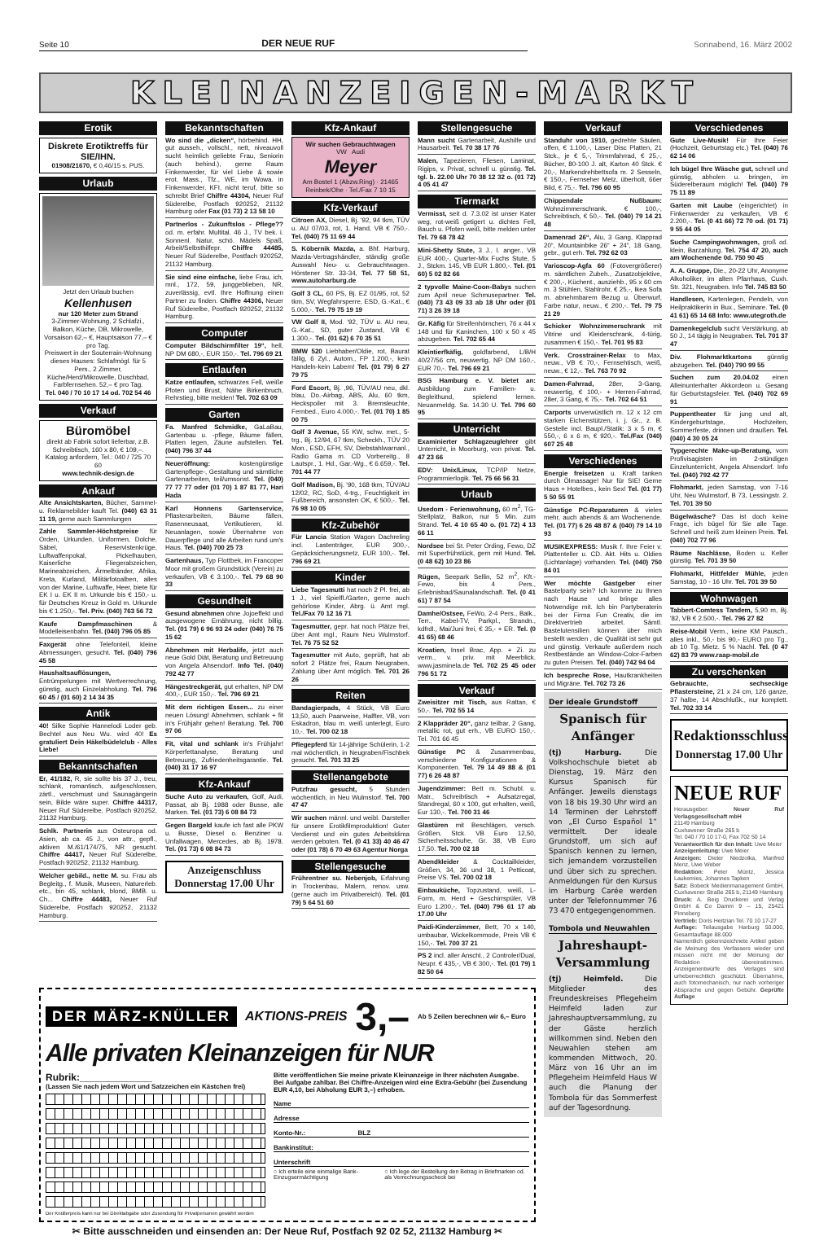Seite 10 DER NEUE RUF
Sonnabend, 16. März 2002
KLEINANZEIGEN-MARKT
Erotik
Diskrete Erotiktreffs für SIE/IHN.
01908/21670, € 0,46/15 s. PUS.
Urlaub
Jetzt den Urlaub buchen
Kellenhusen
nur 120 Meter zum Strand
3-Zimmer-Wohnung, 2 Schlafzi., Balkon, Küche, DB, Mikrowelle, Vorsaison 62,– €, Hauptsaison 77,– € pro Tag.
Preiswert in der Souterrain-Wohnung dieses Hauses: Schlafmögl. für 5 Pers., 2 Zimmer, Küche/Herd/Mikrowelle, Duschbad, Farbfernsehen. 52,– € pro Tag.
Tel. 040 / 70 10 17 14 od. 702 54 46
Verkauf
Büromöbel
direkt ab Fabrik sofort lieferbar, z.B. Schreibtisch, 160 x 80, € 109,–. Katalog anfordern, Tel.: 040 / 725 70 60
www.technik-design.de
Ankauf
Alte Ansichtskarten, Bücher, Sammel- u. Reklamebilder kauft Tel. (040) 63 31 11 19, gerne auch Sammlungen
Zahle Sammler-Höchstpreise für Orden, Urkunden, Uniformen, Dolche, Säbel, Reservistenkrüge, Luftwaffenpokal, Pickelhauben, Kaiserliche Fliegerabzeichen, Marineabzeichen, Ärmelbänder, Afrika, Kreta, Kurland, Militärfotoalben, alles von der Marine, Luftwaffe, Heer, biete für EK I u. EK II m. Urkunde bis € 150,- u. für Deutsches Kreuz in Gold m. Urkunde bis € 1.250,-. Tel. Priv. (040) 763 56 72
Kaufe Dampfmaschinen & Modelleisenbahn. Tel. (040) 796 05 85
Faxgerät ohne Telefonteil, kleine Abmessungen, gesucht. Tel. (040) 796 45 58
Haushaltsauflösungen, Entrümpelungen mit Wertverrechnung, günstig, auch Einzelabholung. Tel. 796 60 45 / (01 60) 2 14 34 35
Antik
40! Silke Sophie Hannelodi Loder geb. Bechtel aus Neu Wu. wird 40! Es gratuliert Dein Häkelbüdelclub - Alles Liebe!
Bekanntschaften
Er, 41/182, R, sie sollte bis 37 J., treu, schlank, romantisch, aufgeschlossen, zärtl., verschmust und Saunagängerin sein, Bilde wäre super. Chiffre 44317, Neuer Ruf Süderelbe, Postfach 920252, 21132 Hamburg.
Schlk. Partnerin aus Osteuropa od. Asien, ab ca. 45 J., von attr., gepfl., aktiven M./61/174/75, NR gesucht. Chiffre 44417, Neuer Ruf Süderelbe, Postfach 920252, 21132 Hamburg.
Welcher gebild., nette M. su. Frau als Begleitg., f. Musik, Museen, Naturerleb. etc., bin 45, schlank, blond, BMB. u. Ch... Chiffre 44483, Neuer Ruf Süderelbe, Postfach 920252, 21132 Hamburg.
Bekanntschaften
Wo sind die „dicken“, hörbehind. HH, gut ausseh., vollschl., nett, niveauvoll sucht heimlich geliebte Frau, Seniorin (auch behind.), gerne Raum Finkenwerder, für viel Liebe & sowie erot. Mass., Tfz., WE, im Wowa. in Finkenwerder, KFI, nicht teruf, bitte so schreibt Brief Chiffre 44304, Neuer Ruf Süderelbe, Postfach 920252, 21132 Hamburg oder Fax (01 73) 2 13 58 10
Partnerlos - Zukunftslos - Pflege?? od. m. erfahr. Multital. 46 J., TV bek. i. Sonnenl. Natur, schö. Mädels Spaß, Arbeit/Selbsthilfepr. Chiffre 44485, Neuer Ruf Süderelbe, Postfach 920252, 21132 Hamburg.
Sie sind eine einfache, liebe Frau, ich, mnl., 172, 59, junggeblieben, NR, zuverlässig, evtl. Ihre Hoffnung einen Partner zu finden. Chiffre 44306, Neuer Ruf Süderelbe, Postfach 920252, 21132 Hamburg.
Computer
Computer Bildschirmfilter 19“, hell, NP DM 680,-, EUR 150,-. Tel. 796 69 21
Entlaufen
Katze entlaufen, schwarzes Fell, weiße Pfoten und Brust, Nähe Birkenbruch, Rehrstieg, bitte melden! Tel. 702 63 09
Garten
Fa. Manfred Schmidke, GaLaBau, Gartenbau u. -pflege, Bäume fällen, Platten legen, Zäune aufstellen. Tel. (040) 796 37 44
Neueröffnung: kostengünstige Gartenpflege-, Gestaltung und sämtliche Gartenarbeiten, teil/umsonst. Tel. (040) 77 77 77 oder (01 70) 1 87 81 77, Hari Hada
Karl Honnens Gartenservice, Pflasterarbeiten, Bäume fällen, Rasenneusaat, Vertikutieren, kl. Neuanlagen, sowie Übernahme von Dauerpflege und alle Arbeiten rund um's Haus. Tel. (040) 700 25 73
Gartenhaus, Typ Flottbek, im Francoper Moor mit großem Grundstück (Verein) zu verkaufen, VB € 3.100,-. Tel. 79 68 90 33
Gesundheit
Gesund abnehmen ohne Jojoeffekt und ausgewogene Ernährung, nicht billig. Tel. (01 79) 6 96 93 24 oder (040) 76 75 15 62
Abnehmen mit Herbalife, jetzt auch neue Gold Diät, Beratung und Betreuung von Angela Ahsendorf. Info Tel. (040) 792 42 77
Hängestreckgerät, gut erhalten, NP DM 400,-, EUR 150,-. Tel. 796 69 21
Mit dem richtigen Essen... zu einer neuen Lösung! Abnehmen, schlank + fit in's Frühjahr gehen! Beratung. Tel. 700 97 06
Fit, vital und schlank in's Frühjahr! Körperfettanalyse, Beratung und Betreuung, Zufriedenheitsgarantie. Tel. (040) 31 17 16 97
Kfz-Ankauf
Suche Auto zu verkaufen, Golf, Audi, Passat, ab Bj. 1988 oder Busse, alle Marken. Tel. (01 73) 6 08 84 73
Gegen Bargeld kaufe ich fast alle PKW u. Busse, Diesel o. Benziner u. Unfallwagen, Mercedes, ab Bj. 1978. Tel. (01 73) 6 08 84 73
Anzeigenschluss
Donnerstag 17.00 Uhr
Kfz-Ankauf
Wir suchen Gebrauchtwagen
VW Audi
Meyer
Am Bostel 1 (Abzw.Ring) · 21465 Reinbek/Ohe · Tel./Fax 7 10 15
Kfz-Verkauf
Citroen AX, Diesel, Bj. '92, 94 tkm, TÜV u. AU 07/03, rot, 1. Hand, VB € 750,-. Tel. (040) 75 11 69 44
S. Köbernik Mazda, a. Bhf. Harburg, Mazda-Vertragshändler, ständig große Auswahl Neu- u. Gebrauchtwagen. Hörstener Str. 33-34, Tel. 77 58 51, www.autoharburg.de
Golf 3 CL, 60 PS, Bj. EZ 01/95, rot, 52 tkm, SV, Wegfahrsperre, ESD, G.-Kat., € 5.000,-. Tel. 79 75 19 19
VW Golf II, Mod. '92, TÜV u. AU neu, G.-Kat., SD, guter Zustand, VB € 1.300,-. Tel. (01 62) 6 70 35 51
BMW 520 Liebhaber/Oldie, rot, Baurat fällig, 6 Zyl., Autom., FP 1.200,-, kein Handeln-kein Labern! Tel. (01 79) 6 27 79 75
Ford Escort, Bj. ,96, TÜV/AU neu, dkl. blau, Do.-Airbag, ABS, Alu, 60 tkm, Heckspoiler mit 3. Bremsleuchte, Fernbed., Euro 4.000,-. Tel. (01 70) 1 85 00 75
Golf 3 Avenue, 55 KW, schw. met., 5-trg., Bj. 12/94, 67 tkm, Scheckh., TÜV 20 Mon., ESD, EFH, SV, Diebstahlwarnanl., Radio Gama m. CD Vorbereitg., 8 Lautspr., 1. Hd., Gar.-Wg., € 6.659,-. Tel. 701 44 77
Golf Madison, Bj. '90, 168 tkm, TÜV/AU 12/02, RC, SoD, 4-trg., Feuchtigkeit im Fußbereich, ansonsten OK, € 500,-. Tel. 76 98 10 05
Kfz-Zubehör
Für Lancia Station Wagon Dachreling incl. Lastenträger, EUR 300,-, Gepäcksicherungsnetz, EUR 100,-. Tel. 796 69 21
Kinder
Liebe Tagesmutti hat noch 2 Pl. frei, ab 1 J., viel Spielfl./Garten, gerne auch gehörlose Kinder, Abrg. ü. Amt mgl. Tel./Fax 70 12 16 71
Tagesmutter, gepr. hat noch Plätze frei, über Amt mgl., Raum Neu Wulmstorf. Tel. 76 75 52 52
Tagesmutter mit Auto, geprüft, hat ab sofort 2 Plätze frei, Raum Neugraben, Zahlung über Amt möglich. Tel. 701 26 26
Reiten
Bandagierpads, 4 Stück, VB Euro 13,50, auch Paarweise, Halfter, VB, von Eskadron, blau m. weiß unterlegt, Euro 10,-. Tel. 700 02 18
Pflegepferd für 14-jährige Schülerin, 1-2 mal wöchentlich, in Neugraben/Fischbek gesucht. Tel. 701 33 25
Stellenangebote
Putzfrau gesucht, 5 Stunden wöchentlich, in Neu Wulmstorf. Tel. 700 47 47
Wir suchen männl. und weibl. Darsteller für unsere Erotikfilmproduktion! Guter Verdienst und ein gutes Arbeitsklima werden geboten. Tel. (0 41 33) 40 46 47 oder (01 78) 6 70 49 63 Agentur Norga
Stellengesuche
Frührentner su. Nebenjob, Erfahrung in Trockenbau, Malern, renov. usw. (gerne auch im Privatbereich). Tel. (01 79) 5 64 51 60
Stellengesuche
Mann sucht Gartenarbeit, Aushilfe und Hausarbeit. Tel. 70 38 17 76
Malen, Tapezieren, Fliesen, Laminat, Rigips, v. Privat, schnell u. günstig. Tel. tgl. b. 22.00 Uhr 70 38 12 32 o. (01 72) 4 05 41 47
Tiermarkt
Vermisst, seit d. 7.3.02 ist unser Kater weg, rot-weiß getigert u. dichtes Fell, Bauch u. Pfoten weiß, bitte melden unter Tel. 79 68 78 42
Mini-Shetty Stute, 3 J., l. anger., VB EUR 400,-, Quarter-Mix Fuchs Stute, 5 J., Stckm. 145, VB EUR 1.800,-. Tel. (01 60) 5 02 82 66
2 typvolle Maine-Coon-Babys suchen zum April neue Schmusepartner. Tel. (040) 73 43 09 33 ab 18 Uhr oder (01 71) 3 26 39 18
Gr. Käfig für Streifenhörnchen, 76 x 44 x 148 und für Kaninchen, 100 x 50 x 45 abzugeben. Tel. 702 65 44
Kleintierfkäfig, goldfarbend, L/B/H 40/27/56 cm, neuwertig, NP DM 160,-, EUR 70,-. Tel. 796 69 21
BSG Hamburg e. V. bietet an: Ausbildung zum Familien- u. Begleithund, spielend lernen. Neuanmeldg. Sa. 14.30 U. Tel. 796 60 95
Unterricht
Examinierter Schlagzeuglehrer gibt Unterricht, in Moorburg, von privat. Tel. 47 23 66
EDV: Unix/Linux, TCP/IP Netze, Programmierlogik. Tel. 75 66 56 31
Urlaub
Usedom - Ferienwohnung, 60 m<sup>2</sup>, TG-Stellplatz, Balkon, nur 5 Min. zum Strand. Tel. 4 10 65 40 o. (01 72) 4 13 66 11
Nordsee bei St. Peter Ording, Fewo, DZ mit Superfrühstück, gern mit Hund. Tel. (0 48 62) 10 23 86
Rügen, Seepark Sellin, 52 m<sup>2</sup>, Kft.-Fewo, bis 4 Pers., Erlebnisbad/Saunalandschaft. Tel. (0 41 61) 7 87 54
Damhe/Ostsee, FeWo, 2-4 Pers., Balk., Terr., Kabel-TV, Parkpl., Strandn., kdfrdl., Mai/Juni frei, € 35,- + ER. Tel. (0 41 65) 68 46
Kroatien, Insel Brac, App. + Zi. zu verm., v. priv. mit Meerblick. www.jasminela.de Tel. 702 25 45 oder 796 51 72
Verkauf
Zweisitzer mit Tisch, aus Rattan, € 50,-. Tel. 702 55 14
2 Klappräder 20“, ganz teilbar, 2 Gang, metallic rot, gut erh., VB EURO 150,-. Tel. 701 66 45
Günstige PC & Zusammenbau, verschiedene Konfigurationen & Komponenten. Tel. 79 14 49 88 & (01 77) 6 26 48 87
Jugendzimmer: Bett m. Schubl. u. Matr., Schreibtisch + Aufsatzregal, Standregal, 60 x 100, gut erhalten, weiß, Eur 130,-. Tel. 700 31 46
Glastüren mit Beschlägen, versch. Größen, Stck. VB Euro 12,50, Sicherheitsschuhe, Gr. 38, VB Euro 17,50. Tel. 700 02 18
Abendkleider & Cocktailkleider, Größen, 34, 36 und 38, 1 Petticoat, Preise VS. Tel. 700 02 18
Einbauküche, Topzustand, weiß, L-Form, m. Herd + Geschirrspüler, VB Euro 1.200,-. Tel. (040) 796 61 17 ab 17.00 Uhr
Paidi-Kinderzimmer, Bett, 70 x 140, umbaubar, Wickelkommode, Preis VB € 150,-. Tel. 700 37 21
PS 2 incl. aller Anschl., 2 Controler/Dual, Neupr. € 435,-, VB € 300,-. Tel. (01 79) 1 82 50 64
DER MÄRZ-KNÜLLER AKTIONS-PREIS 3,– Ab 5 Zeilen berechnen wir 6,– Euro
Alle privaten Kleinanzeigen für NUR
Rubrik:____________________
(Lassen Sie nach jedem Wort und Satzzeichen ein Kästchen frei)
Der Knüllerpreis kann nur bei Direktabgabe oder Zusendung für Privatpersonen gewährt werden
Bitte veröffentlichen Sie meine private Kleinanzeige in Ihrer nächsten Ausgabe. Bei Aufgabe zahlbar. Bei Chiffre-Anzeigen wird eine Extra-Gebühr (bei Zusendung EUR 4,10, bei Abholung EUR 3,–) erhoben.
Name
Adresse
Konto-Nr.: BLZ
Bankinstitut:
Unterschrift
○ Ich erteile eine einmalige Bank-Einzugsermächtigung ○ Ich lege der Bestellung den Betrag in Briefmarken od. als Verrechnungsscheck bei
✂ Bitte ausschneiden und einsenden an: Der Neue Ruf, Postfach 92 02 52, 21132 Hamburg ✂
Verkauf
Standuhr von 1910, gedrehte Säulen, offen, € 1.100,-, Laser Disc Platten, 21 Stck., je € 5,-, Trimmfahrrad, € 25,-, Bücher, 80-100 J. alt, Karton 40 Stck. € 20,-, Markendrehbettsofa m. 2 Sesseln, € 150,-, Fernseher Metz, überholt, 66er Bild, € 75,-. Tel. 796 60 95
Chippendale Nußbaum: Wohnzimmerschrank, € 100,-, Schreibtisch, € 50,-. Tel. (040) 79 14 21 48
Damenrad 26“, Alu, 3 Gang, Klapprad 20“, Mountainbike 26“ + 24“, 18 Gang, gebr., gut erh. Tel. 792 62 03
Varioscop-Agfa 60 (Fotovergrößerer) m. sämtlichen Zubeh., Zusatzobjektive, € 200,-, Küchent., ausziehb., 95 x 60 cm m. 3 Stühlen, Stahlrohr, € 25,-, Ikea Sofa m. abnehmbarem Bezug u. Überwurf, Farbe natur, neuw., € 200,-. Tel. 79 75 21 29
Schicker Wohnzimmerschrank mit Vitrine und Kleiderschrank, 4-türig, zusammen € 150,-. Tel. 701 95 83
Verk. Crosstrainer-Relax to Max, neuw., VB € 70,-, Fernsehtisch, weiß, neuw., € 12,-. Tel. 763 70 92
Damen-Fahrrad, 28er, 3-Gang, neuwertig, € 100,- + Herren-Fahrrad, 28er, 3 Gang, € 75,-. Tel. 702 64 51
Carports unverwüstlich m. 12 x 12 cm starken Eichenstützen, i. j. Gr., z. B. Gestelle incl. Baupl./Statik: 3 x 5 m, € 550,-, 6 x 6 m, € 920,-. Tel./Fax (040) 607 25 48
Verschiedenes
Energie freisetzen u. Kraft tanken durch Ölmassage! Nur für SIE! Gerne Haus + Hotelbes., kein Sex! Tel. (01 77) 5 50 55 91
Günstige PC-Reparaturen & vieles mehr, auch abends & am Wochenende. Tel. (01 77) 6 26 48 87 & (040) 79 14 10 93
MUSIKEXPRESS: Musik f. Ihre Feier v. Plattenteller u. CD. Akt. Hits u. Oldies (Lichtanlage) vorhanden. Tel. (040) 750 84 01
Wer möchte Gastgeber einer Bastelparty sein? Ich komme zu Ihnen nach Hause und bringe alles Notwendige mit. Ich bin Partyberaterin bei der Firma Fun Creativ, die im Direktvertrieb arbeitet. Sämtl. Bastelutensilien können über mich bestellt werden , die Qualität ist sehr gut und günstig. Verkaufe außerdem noch Restbestände an Window-Color-Farben zu guten Preisen. Tel. (040) 742 94 04
Ich bespreche Rose, Hautkrankheiten und Migräne. Tel. 702 73 26
Der ideale Grundstoff
Spanisch für Anfänger
(tj) Harburg. Die Volkshochschule bietet ab Dienstag, 19. März den Kursus Spanisch für Anfänger. Jeweils dienstags von 18 bis 19.30 Uhr wird an 14 Terminen der Lehrstoff von „El Curso Español 1“ vermittelt. Der ideale Grundstoff, um sich auf Spanisch kennen zu lernen, sich jemandem vorzustellen und über sich zu sprechen. Anmeldungen für den Kursus im Harburg Carée werden unter der Telefonnummer 76 73 470 entgegengenommen.
Tombola und Neuwahlen
Jahreshaupt-Versammlung
(tj) Heimfeld. Die Mitglieder des Freundeskreises Pflegeheim Heimfeld laden zur Jahreshauptversammlung, zu der Gäste herzlich willkommen sind. Neben den Neuwahlen stehen am kommenden Mittwoch, 20. März von 16 Uhr an im Pflegeheim Heimfeld Haus W auch die Planung der Tombola für das Sommerfest auf der Tagesordnung.
Verschiedenes
Gute Live-Musik! Für Ihre Feier (Hochzeit, Geburtstag etc.) Tel. (040) 76 62 14 06
Ich bügel Ihre Wäsche gut, schnell und günstig, abholen u. bringen, im Süderelberaum möglich! Tel. (040) 79 75 11 89
Garten mit Laube (eingerichtet) in Finkenwerder zu verkaufen, VB € 2.200,-. Tel. (0 41 66) 72 70 od. (01 71) 9 55 44 05
Suche Campingwohnwagen, groß od. klein, Barzahlung. Tel. 754 47 20, auch am Wochenende 0d. 750 90 45
A. A. Gruppe, Die., 20-22 Uhr, Anonyme Alkoholiker, im alten Pfarrhaus, Cuxh. Str. 321, Neugraben. Info Tel. 745 83 50
Handlesen, Kartenlegen, Pendeln, von Heilpraktikerin in Bux., Seminare. Tel. (0 41 61) 65 14 68 Info: www.utegroth.de
Damenkegelclub sucht Verstärkung, ab 50 J., 14 tägig in Neugraben. Tel. 701 37 47
Div. Flohmarktkartons günstig abzugeben. Tel. (040) 790 99 55
Suchen zum 20.04.02 einen Alleinunterhalter Akkordeon u. Gesang für Geburtstagsfeier. Tel. (040) 702 69 91
Puppentheater für jung und alt, Kindergeburtstage, Hochzeiten, Sommerfeste, drinnen und draußen. Tel. (040) 4 30 05 24
Typgerechte Make-up-Beratung, vom Profivisagisten im 2-stündigen Einzelunterricht, Angela Ahsendorf. Info Tel. (040) 792 42 77
Flohmarkt, jeden Samstag, von 7-16 Uhr, Neu Wulmstorf, B 73, Lessingstr. 2. Tel. 701 39 50
Bügelwäsche? Das ist doch keine Frage, ich bügel für Sie alle Tage. Schnell und heiß zum kleinen Preis. Tel. (040) 702 77 96
Räume Nachlässe, Boden u. Keller günstig. Tel. 701 39 50
Flohmarkt, Hittfelder Mühle, jeden Samstag, 10 - 16 Uhr. Tel. 701 39 50
Wohnwagen
Tabbert-Comtess Tandem, 5,90 m, Bj. '82, VB € 2.500,-. Tel. 796 27 82
Reise-Mobil Verm., keine KM Pausch., alles inkl., 50,- bis 90,- EURO pro Tg., ab 10 Tg. Mietz. 5 % Nachl. Tel. (0 47 62) 83 79 www.raap-mobil.de
Zu verschenken
Gebrauchte, sechseckige Pflastersteine, 21 x 24 cm, 126 ganze, 37 halbe, 14 Abschlußk., nur komplett. Tel. 702 33 14
Redaktionsschluss
Donnerstag 17.00 Uhr
NEUE RUF
Herausgeber: Neuer Ruf Verlagsgesellschaft mbH
21149 Hamburg
Cuxhavener Straße 265 b
Tel. 040 / 70 10 17-0, Fax 702 50 14
Verantwortlich für den Inhalt: Uwe Meier
Anzeigenleitung: Uwe Meier
Anzeigen: Dieter Niedzolka, Manfred Menz, Uwe Weber
Redaktion: Peter Müntz, Jessica Laukemies, Johannes Tapken
Satz: Bobeck Medienmanagement GmbH, Cuxhavener Straße 265 b, 21149 Hamburg
Druck: A. Beig Druckerei und Verlag GmbH & Co Damm 9 – 15, 25421 Pinneberg
Vertrieb: Doris Heitzian Tel. 70 10 17-27
Auflage: Teilausgabe Harburg 50.000, Gesamtauflage 88.000
Namentlich gekennzeichnete Artikel geben die Meinung des Verfassers wieder und müssen nicht mit der Meinung der Redaktion übereinstimmen. Anzeigenentwürfe des Verlages sind urheberrechtlich geschützt. Übernahme, auch fotomechanisch, nur nach vorheriger Absprache und gegen Gebühr. Geprüfte Auflage